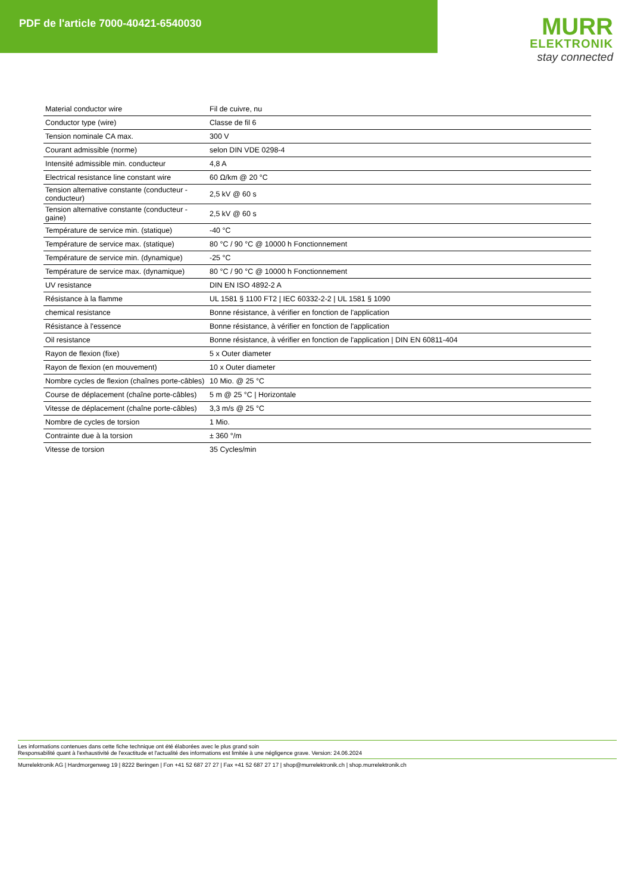PDF de l'article 7000-40421-6540030
MURR
ELEKTRONIK
stay connected
| Material conductor wire | Fil de cuivre, nu |
| Conductor type (wire) | Classe de fil 6 |
| Tension nominale CA max. | 300 V |
| Courant admissible (norme) | selon DIN VDE 0298-4 |
| Intensité admissible min. conducteur | 4,8 A |
| Electrical resistance line constant wire | 60 Ω/km @ 20 °C |
| Tension alternative constante (conducteur - conducteur) | 2,5 kV @ 60 s |
| Tension alternative constante (conducteur - gaine) | 2,5 kV @ 60 s |
| Température de service min. (statique) | -40 °C |
| Température de service max. (statique) | 80 °C / 90 °C @ 10000 h Fonctionnement |
| Température de service min. (dynamique) | -25 °C |
| Température de service max. (dynamique) | 80 °C / 90 °C @ 10000 h Fonctionnement |
| UV resistance | DIN EN ISO 4892-2 A |
| Résistance à la flamme | UL 1581 § 1100 FT2 / IEC 60332-2-2 / UL 1581 § 1090 |
| chemical resistance | Bonne résistance, à vérifier en fonction de l'application |
| Résistance à l'essence | Bonne résistance, à vérifier en fonction de l'application |
| Oil resistance | Bonne résistance, à vérifier en fonction de l'application / DIN EN 60811-404 |
| Rayon de flexion (fixe) | 5 x Outer diameter |
| Rayon de flexion (en mouvement) | 10 x Outer diameter |
| Nombre cycles de flexion (chaînes porte-câbles) | 10 Mio. @ 25 °C |
| Course de déplacement (chaîne porte-câbles) | 5 m @ 25 °C / Horizontale |
| Vitesse de déplacement (chaîne porte-câbles) | 3,3 m/s @ 25 °C |
| Nombre de cycles de torsion | 1 Mio. |
| Contrainte due à la torsion | ± 360 °/m |
| Vitesse de torsion | 35 Cycles/min |
Les informations contenues dans cette fiche technique ont été élaborées avec le plus grand soin
Responsabilité quant à l'exhaustivité de l'exactitude et l'actualité des informations est limitée à une négligence grave. Version: 24.06.2024
Murrelektronik AG | Hardmorgenweg 19 | 8222 Beringen | Fon +41 52 687 27 27 | Fax +41 52 687 27 17 | shop@murrelektronik.ch | shop.murrelektronik.ch